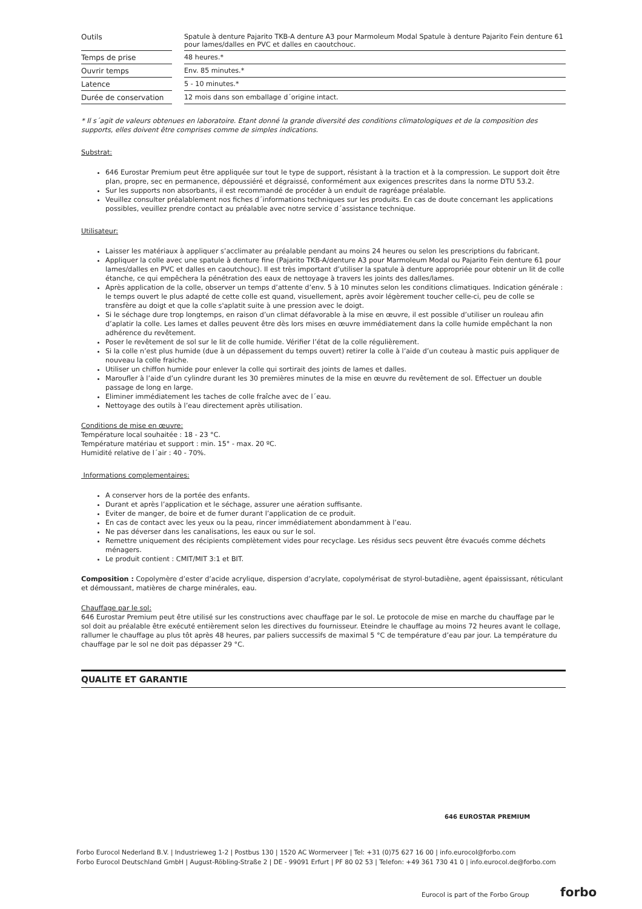| Outils | Spatule à denture Pajarito TKB-A denture A3 pour Marmoleum Modal Spatule à denture Pajarito Fein denture 61 pour lames/dalles en PVC et dalles en caoutchouc. |
| Temps de prise | 48 heures.* |
| Ouvrir temps | Env. 85 minutes.* |
| Latence | 5 - 10 minutes.* |
| Durée de conservation | 12 mois dans son emballage d´origine intact. |
* Il s´agit de valeurs obtenues en laboratoire. Etant donné la grande diversité des conditions climatologiques et de la composition des supports, elles doivent être comprises comme de simples indications.
Substrat:
646 Eurostar Premium peut être appliquée sur tout le type de support, résistant à la traction et à la compression. Le support doit être plan, propre, sec en permanence, dépoussiéré et dégraissé, conformément aux exigences prescrites dans la norme DTU 53.2.
Sur les supports non absorbants, il est recommandé de procéder à un enduit de ragréage préalable.
Veuillez consulter préalablement nos fiches d´informations techniques sur les produits. En cas de doute concernant les applications possibles, veuillez prendre contact au préalable avec notre service d´assistance technique.
Utilisateur:
Laisser les matériaux à appliquer s’acclimater au préalable pendant au moins 24 heures ou selon les prescriptions du fabricant.
Appliquer la colle avec une spatule à denture fine (Pajarito TKB-A/denture A3 pour Marmoleum Modal ou Pajarito Fein denture 61 pour lames/dalles en PVC et dalles en caoutchouc). Il est très important d’utiliser la spatule à denture appropriée pour obtenir un lit de colle étanche, ce qui empêchera la pénétration des eaux de nettoyage à travers les joints des dalles/lames.
Après application de la colle, observer un temps d’attente d’env. 5 à 10 minutes selon les conditions climatiques. Indication générale : le temps ouvert le plus adapté de cette colle est quand, visuellement, après avoir légèrement toucher celle-ci, peu de colle se transfère au doigt et que la colle s'aplatit suite à une pression avec le doigt.
Si le séchage dure trop longtemps, en raison d’un climat défavorable à la mise en œuvre, il est possible d’utiliser un rouleau afin d’aplatir la colle. Les lames et dalles peuvent être dès lors mises en œuvre immédiatement dans la colle humide empêchant la non adhérence du revêtement.
Poser le revêtement de sol sur le lit de colle humide. Vérifier l’état de la colle régulièrement.
Si la colle n’est plus humide (due à un dépassement du temps ouvert) retirer la colle à l’aide d’un couteau à mastic puis appliquer de nouveau la colle fraiche.
Utiliser un chiffon humide pour enlever la colle qui sortirait des joints de lames et dalles.
Maroufler à l’aide d’un cylindre durant les 30 premières minutes de la mise en œuvre du revêtement de sol. Effectuer un double passage de long en large.
Eliminer immédiatement les taches de colle fraîche avec de l´eau.
Nettoyage des outils à l’eau directement après utilisation.
Conditions de mise en œuvre:
Température local souhaitée : 18 - 23 °C.
Température matériau et support : min. 15° - max. 20 ºC.
Humidité relative de l´air : 40 - 70%.
Informations complementaires:
A conserver hors de la portée des enfants.
Durant et après l’application et le séchage, assurer une aération suffisante.
Eviter de manger, de boire et de fumer durant l’application de ce produit.
En cas de contact avec les yeux ou la peau, rincer immédiatement abondamment à l’eau.
Ne pas déverser dans les canalisations, les eaux ou sur le sol.
Remettre uniquement des récipients complètement vides pour recyclage. Les résidus secs peuvent être évacués comme déchets ménagers.
Le produit contient : CMIT/MIT 3:1 et BIT.
Composition : Copolymère d’ester d’acide acrylique, dispersion d’acrylate, copolymérisat de styrol-butadiène, agent épaississant, réticulant et démoussant, matières de charge minérales, eau.
Chauffage par le sol:
646 Eurostar Premium peut être utilisé sur les constructions avec chauffage par le sol. Le protocole de mise en marche du chauffage par le sol doit au préalable être exécuté entièrement selon les directives du fournisseur. Eteindre le chauffage au moins 72 heures avant le collage, rallumer le chauffage au plus tôt après 48 heures, par paliers successifs de maximal 5 °C de température d’eau par jour. La température du chauffage par le sol ne doit pas dépasser 29 °C.
QUALITE ET GARANTIE
646 EUROSTAR PREMIUM
Forbo Eurocol Nederland B.V. | Industrieweg 1-2 | Postbus 130 | 1520 AC Wormerveer | Tel: +31 (0)75 627 16 00 | info.eurocol@forbo.com
Forbo Eurocol Deutschland GmbH | August-Röbling-Straße 2 | DE - 99091 Erfurt | PF 80 02 53 | Telefon: +49 361 730 41 0 | info.eurocol.de@forbo.com
Eurocol is part of the Forbo Group
forbo